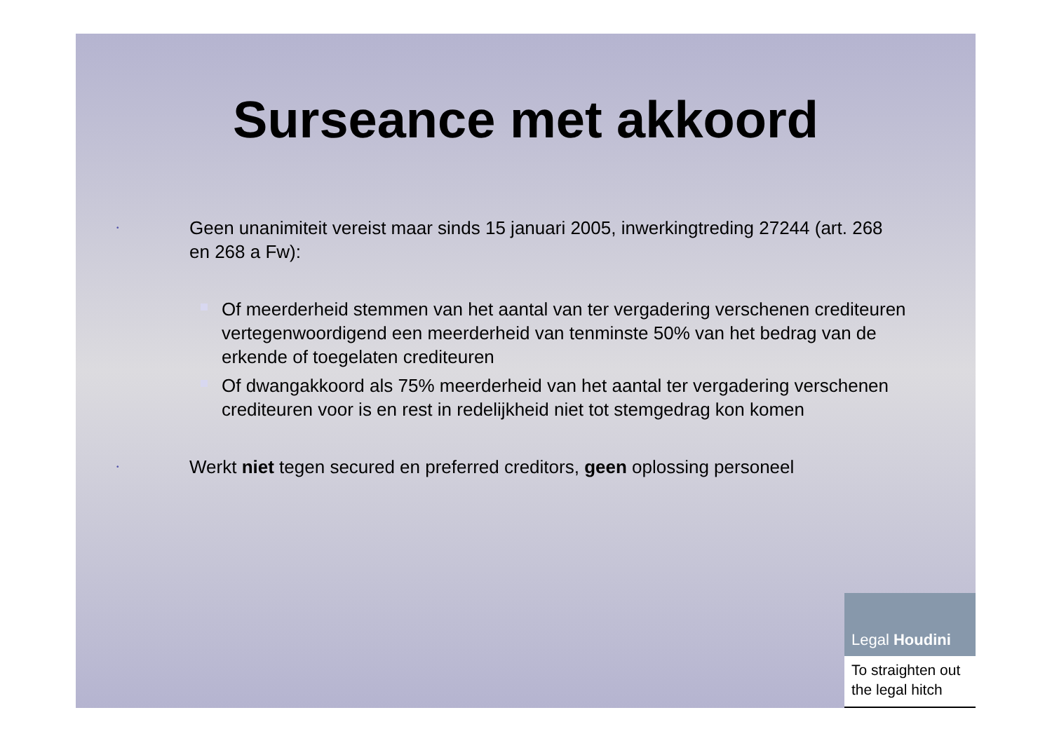Surseance met akkoord
•
Geen unanimiteit vereist maar sinds 15 januari 2005, inwerkingtreding 27244 (art. 268 en 268 a Fw):
Of meerderheid stemmen van het aantal van ter vergadering verschenen crediteuren vertegenwoordigend een meerderheid van tenminste 50% van het bedrag van de erkende of toegelaten crediteuren
Of dwangakkoord als 75% meerderheid van het aantal ter vergadering verschenen crediteuren voor is en rest in redelijkheid niet tot stemgedrag kon komen
•
Werkt niet tegen secured en preferred creditors, geen oplossing personeel
Legal Houdini
To straighten out the legal hitch